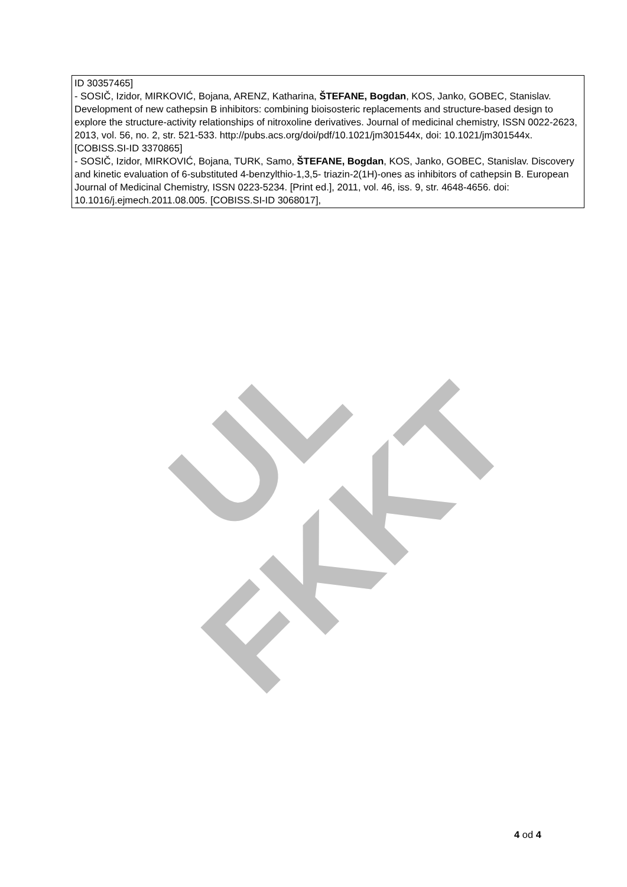UL FKKT
| ID 30357465] - SOSIČ, Izidor, MIRKOVIĆ, Bojana, ARENZ, Katharina, ŠTEFANE, Bogdan , KOS, Janko, GOBEC, Stanislav. Development of new cathepsin B inhibitors: combining bioisosteric replacements and structure-based design to explore the structure-activity relationships of nitroxoline derivatives. Journal of medicinal chemistry, ISSN 0022-2623, 2013, vol. 56, no. 2, str. 521-533. http://pubs.acs.org/doi/pdf/10.1021/jm301544x, doi: 10.1021/jm301544x. [COBISS.SI-ID 3370865] - SOSIČ, Izidor, MIRKOVIĆ, Bojana, TURK, Samo, ŠTEFANE, Bogdan , KOS, Janko, GOBEC, Stanislav. Discovery and kinetic evaluation of 6-substituted 4-benzylthio-1,3,5- triazin-2(1H)-ones as inhibitors of cathepsin B. European Journal of Medicinal Chemistry, ISSN 0223-5234. [Print ed.], 2011, vol. 46, iss. 9, str. 4648-4656. doi: 10.1016/j.ejmech.2011.08.005. [COBISS.SI-ID 3068017], |
4 od 4